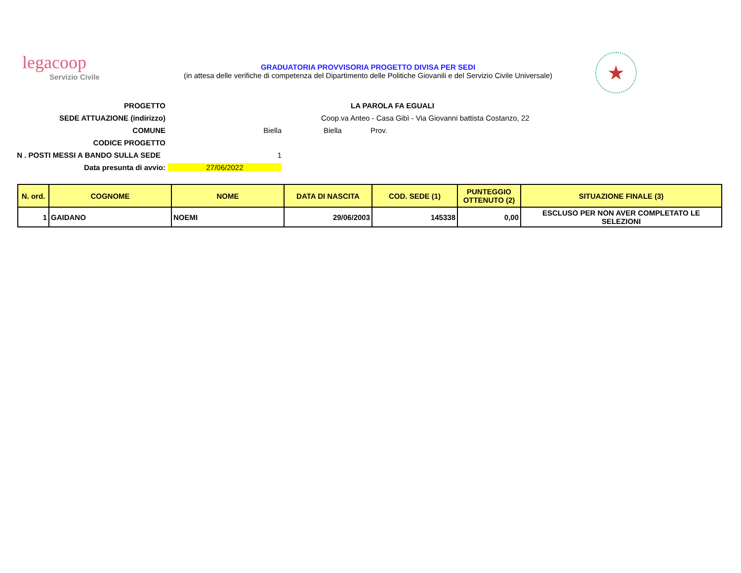legacoop
Servizio Civile
GRADUATORIA PROVVISORIA PROGETTO DIVISA PER SEDI
(in attesa delle verifiche di competenza del Dipartimento delle Politiche Giovanili e del Servizio Civile Universale)
★
PROGETTO
LA PAROLA FA EGUALI
SEDE ATTUAZIONE (indirizzo)
Coop.va Anteo - Casa Gibì - Via Giovanni battista Costanzo, 22
COMUNE
Biella
Prov.
Biella
CODICE PROGETTO
N . POSTI MESSI A BANDO SULLA SEDE
1
Data presunta di avvio:
27/06/2022
| N. ord. | COGNOME | NOME | DATA DI NASCITA | COD. SEDE (1) | PUNTEGGIO OTTENUTO (2) | SITUAZIONE FINALE (3) |
| --- | --- | --- | --- | --- | --- | --- |
| 1 | GAIDANO | NOEMI | 29/06/2003 | 145338 | 0,00 | ESCLUSO PER NON AVER COMPLETATO LE SELEZIONI |